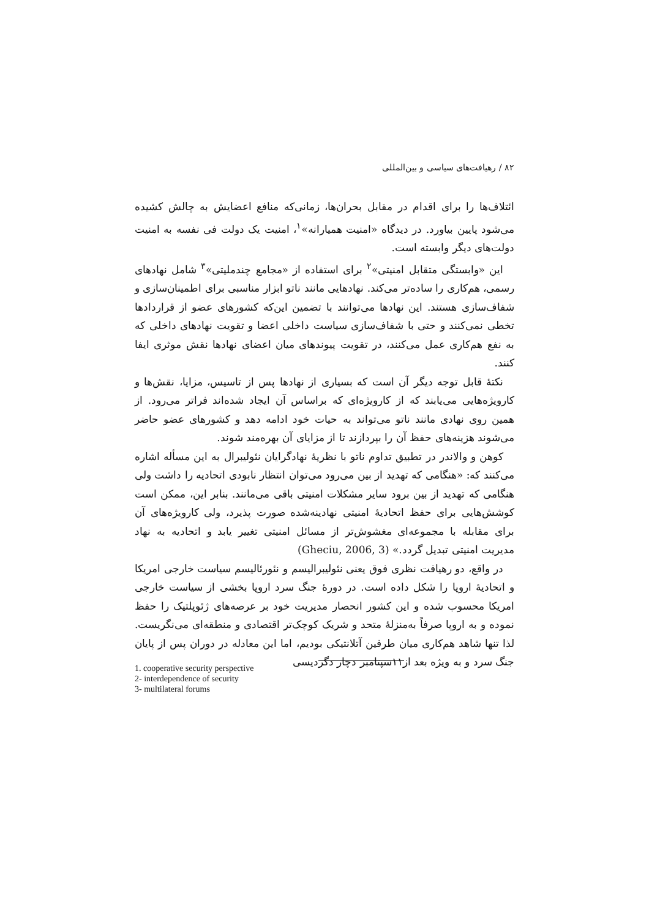۸۲ / رهیافت‌های سیاسی و بین‌المللی
ائتلاف‌ها را برای اقدام در مقابل بحران‌ها، زمانی‌که منافع اعضایش به چالش کشیده می‌شود پایین بیاورد. در دیدگاه «امنیت همیارانه»<sup>۱</sup>، امنیت یک دولت فی نفسه به امنیت دولت‌های دیگر وابسته است.
این «وابستگی متقابل امنیتی»<sup>۲</sup> برای استفاده از «مجامع چندملیتی»<sup>۳</sup> شامل نهادهای رسمی، هم‌کاری را ساده‌تر می‌کند. نهادهایی مانند ناتو ابزار مناسبی برای اطمینان‌سازی و شفاف‌سازی هستند. این نهادها می‌توانند با تضمین این‌که کشورهای عضو از قراردادها تخطی نمی‌کنند و حتی با شفاف‌سازی سیاست داخلی اعضا و تقویت نهادهای داخلی که به نفع هم‌کاری عمل می‌کنند، در تقویت پیوندهای میان اعضای نهادها نقش موثری ایفا کنند.
نکتهٔ قابل توجه دیگر آن است که بسیاری از نهادها پس از تاسیس، مزایا، نقش‌ها و کارویژه‌هایی می‌یابند که از کارویژه‌ای که براساس آن ایجاد شده‌اند فراتر می‌رود. از همین روی نهادی مانند ناتو می‌تواند به حیات خود ادامه دهد و کشورهای عضو حاضر می‌شوند هزینه‌های حفظ آن را بپردازند تا از مزایای آن بهره‌مند شوند.
کوهن و والاندر در تطبیق تداوم ناتو با نظریهٔ نهادگرایان نئولیبرال به این مسأله اشاره می‌کنند که: «هنگامی که تهدید از بین می‌رود می‌توان انتظار نابودی اتحادیه را داشت ولی هنگامی که تهدید از بین برود سایر مشکلات امنیتی باقی می‌مانند. بنابر این، ممکن است کوشش‌هایی برای حفظ اتحادیهٔ امنیتی نهادینه‌شده صورت پذیرد، ولی کارویژه‌های آن برای مقابله با مجموعه‌ای مغشوش‌تر از مسائل امنیتی تغییر یابد و اتحادیه به نهاد مدیریت امنیتی تبدیل گردد.» (Gheciu, 2006, 3)
در واقع، دو رهیافت نظری فوق یعنی نئولیبرالیسم و نئورئالیسم سیاست خارجی امریکا و اتحادیهٔ اروپا را شکل داده است. در دورهٔ جنگ سرد اروپا بخشی از سیاست خارجی امریکا محسوب شده و این کشور انحصار مدیریت خود بر عرصه‌های ژئوپلتیک را حفظ نموده و به اروپا صرفاً به‌منزلهٔ متحد و شریک کوچک‌تر اقتصادی و منطقه‌ای می‌نگریست. لذا تنها شاهد هم‌کاری میان طرفین آتلانتیکی بودیم، اما این معادله در دوران پس از پایان جنگ سرد و به ویژه بعد از۱۱سپتامبر دچار دگردیسی
1. cooperative security perspective
2- interdependence of security
3- multilateral forums